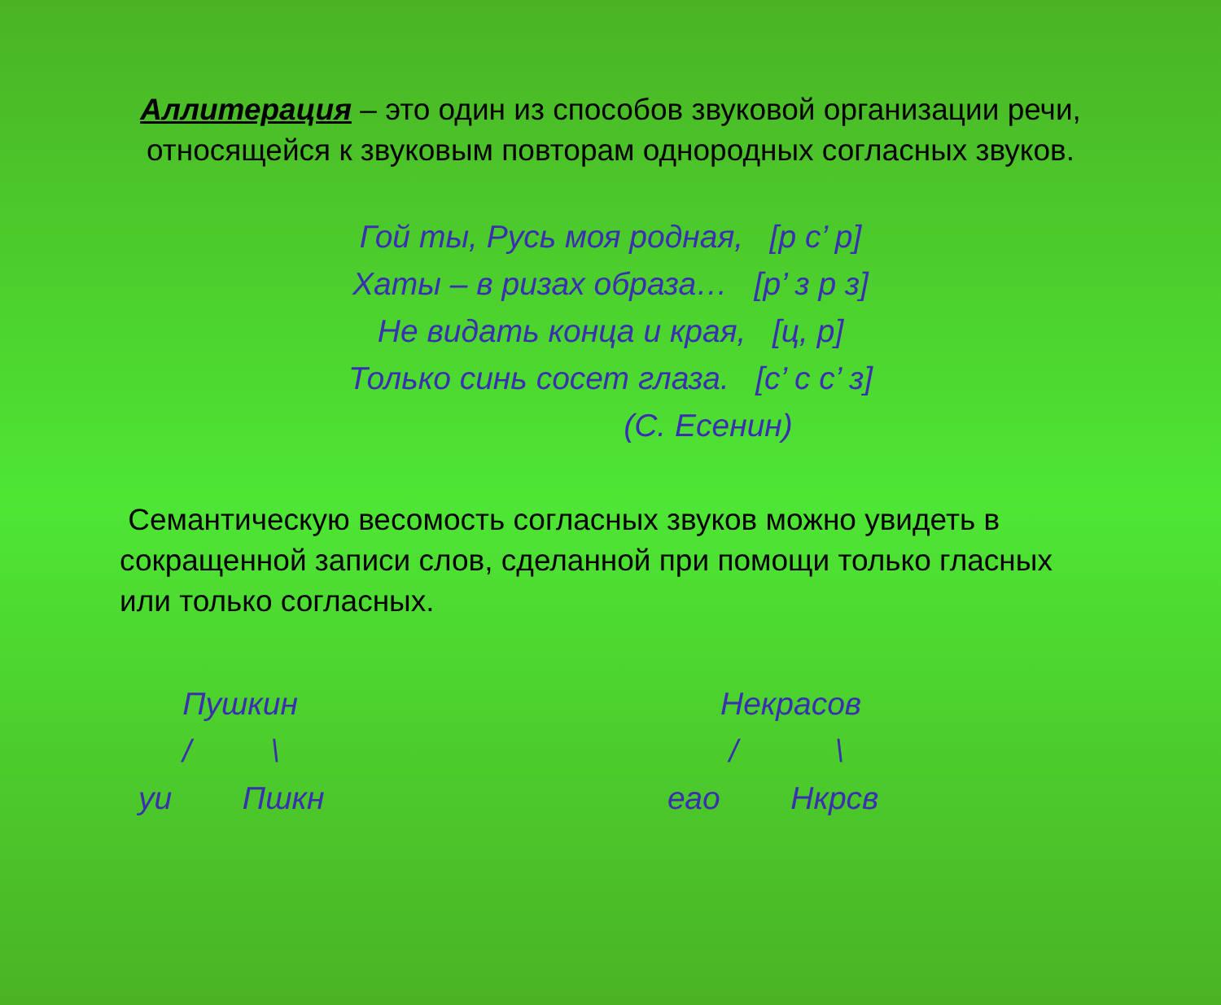Аллитерация – это один из способов звуковой организации речи, относящейся к звуковым повторам однородных согласных звуков.
Гой ты, Русь моя родная, [р с’ р]
Хаты – в ризах образа… [р’ з р з]
Не видать конца и края, [ц, р]
Только синь сосет глаза. [с’ с с’ з]
(С. Есенин)
Семантическую весомость согласных звуков можно увидеть в сокращенной записи слов, сделанной при помощи только гласных или только согласных.
Пушкин / \ уи Пшкн
Некрасов / \ еао Нкрсв